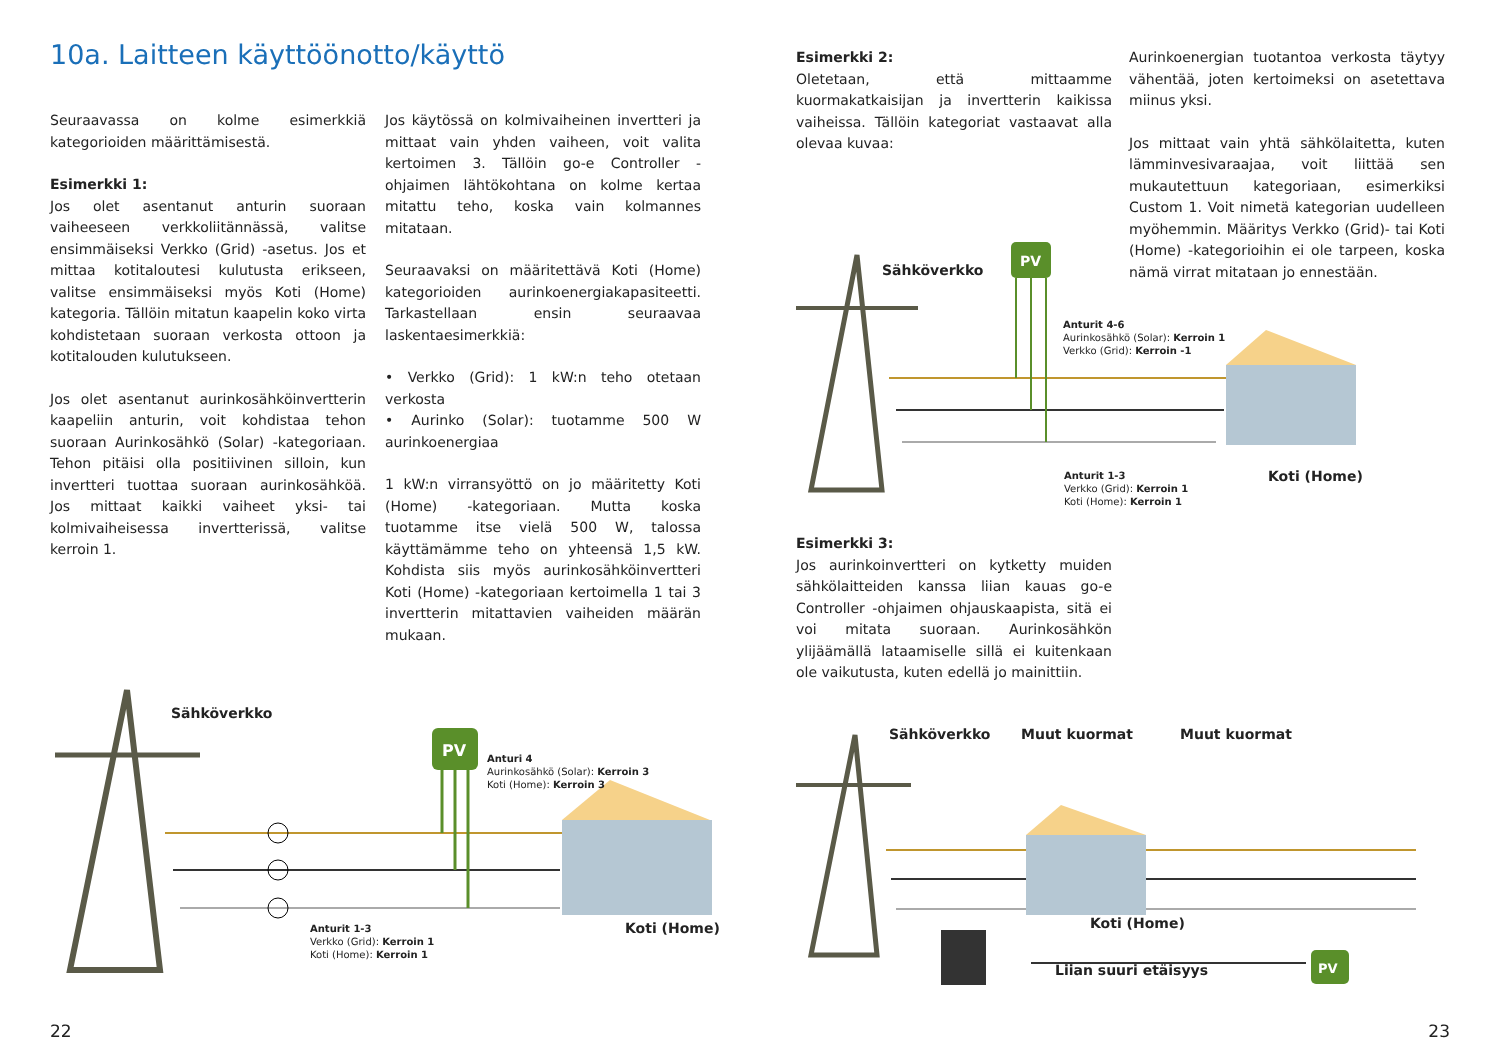10a. Laitteen käyttöönotto/käyttö
Seuraavassa on kolme esimerkkiä kategorioiden määrittämisestä.
Esimerkki 1:
Jos olet asentanut anturin suoraan vaiheeseen verkkoliitännässä, valitse ensimmäiseksi Verkko (Grid) -asetus. Jos et mittaa kotitaloutesi kulutusta erikseen, valitse ensimmäiseksi myös Koti (Home) kategoria. Tällöin mitatun kaapelin koko virta kohdistetaan suoraan verkosta ottoon ja kotitalouden kulutukseen.
Jos olet asentanut aurinkosähköinvertterin kaapeliin anturin, voit kohdistaa tehon suoraan Aurinkosähkö (Solar) -kategoriaan. Tehon pitäisi olla positiivinen silloin, kun invertteri tuottaa suoraan aurinkosähköä. Jos mittaat kaikki vaiheet yksi- tai kolmivaiheisessa invertterissä, valitse kerroin 1.
Jos käytössä on kolmivaiheinen invertteri ja mittaat vain yhden vaiheen, voit valita kertoimen 3. Tällöin go-e Controller -ohjaimen lähtökohtana on kolme kertaa mitattu teho, koska vain kolmannes mitataan.
Seuraavaksi on määritettävä Koti (Home) kategorioiden aurinkoenergiakapasiteetti. Tarkastellaan ensin seuraavaa laskentaesimerkkiä:
• Verkko (Grid): 1 kW:n teho otetaan verkosta
• Aurinko (Solar): tuotamme 500 W aurinkoenergiaa
1 kW:n virransyöttö on jo määritetty Koti (Home) -kategoriaan. Mutta koska tuotamme itse vielä 500 W, talossa käyttämämme teho on yhteensä 1,5 kW. Kohdista siis myös aurinkosähköinvertteri Koti (Home) -kategoriaan kertoimella 1 tai 3 invertterin mitattavien vaiheiden määrän mukaan.
PV
Sähköverkko
Anturi 4
Aurinkosähkö (Solar): Kerroin 3
Koti (Home): Kerroin 3
Anturit 1-3
Verkko (Grid): Kerroin 1
Koti (Home): Kerroin 1
Koti (Home)
22
Esimerkki 2:
Oletetaan, että mittaamme kuormakatkaisijan ja invertterin kaikissa vaiheissa. Tällöin kategoriat vastaavat alla olevaa kuvaa:
Aurinkoenergian tuotantoa verkosta täytyy vähentää, joten kertoimeksi on asetettava miinus yksi.
Jos mittaat vain yhtä sähkölaitetta, kuten lämminvesivaraajaa, voit liittää sen mukautettuun kategoriaan, esimerkiksi Custom 1. Voit nimetä kategorian uudelleen myöhemmin. Määritys Verkko (Grid)- tai Koti (Home) -kategorioihin ei ole tarpeen, koska nämä virrat mitataan jo ennestään.
PV
Sähköverkko
Anturit 4-6
Aurinkosähkö (Solar): Kerroin 1
Verkko (Grid): Kerroin -1
Anturit 1-3
Verkko (Grid): Kerroin 1
Koti (Home): Kerroin 1
Koti (Home)
Esimerkki 3:
Jos aurinkoinvertteri on kytketty muiden sähkölaitteiden kanssa liian kauas go-e Controller -ohjaimen ohjauskaapista, sitä ei voi mitata suoraan. Aurinkosähkön ylijäämällä lataamiselle sillä ei kuitenkaan ole vaikutusta, kuten edellä jo mainittiin.
PV
Sähköverkko Muut kuormat Muut kuormat
Koti (Home)
Liian suuri etäisyys
23